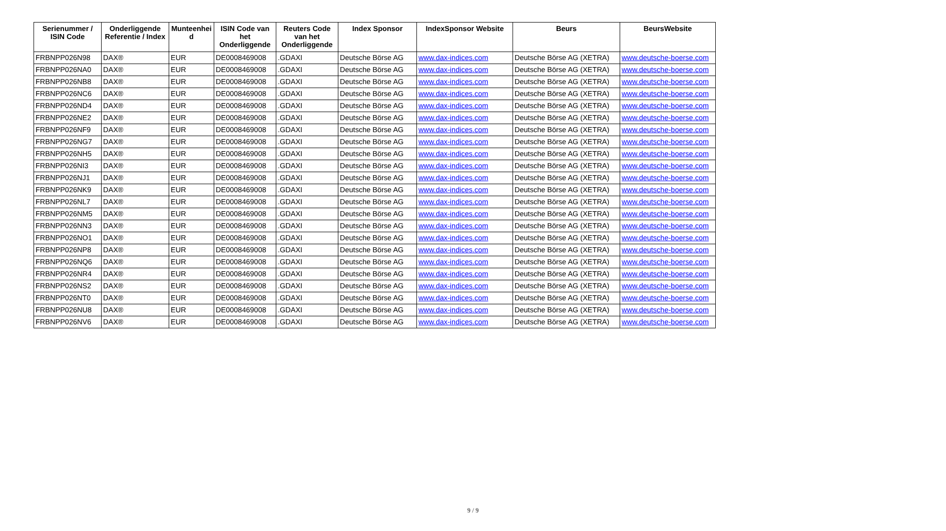| Serienummer / ISIN Code | Onderliggende Referentie / Index | Munteenhei d | ISIN Code van het Onderliggende | Reuters Code van het Onderliggende | Index Sponsor | IndexSponsor Website | Beurs | BeursWebsite |
| --- | --- | --- | --- | --- | --- | --- | --- | --- |
| FRBNPP026N98 | DAX® | EUR | DE0008469008 | .GDAXI | Deutsche Börse AG | www.dax-indices.com | Deutsche Börse AG (XETRA) | www.deutsche-boerse.com |
| FRBNPP026NA0 | DAX® | EUR | DE0008469008 | .GDAXI | Deutsche Börse AG | www.dax-indices.com | Deutsche Börse AG (XETRA) | www.deutsche-boerse.com |
| FRBNPP026NB8 | DAX® | EUR | DE0008469008 | .GDAXI | Deutsche Börse AG | www.dax-indices.com | Deutsche Börse AG (XETRA) | www.deutsche-boerse.com |
| FRBNPP026NC6 | DAX® | EUR | DE0008469008 | .GDAXI | Deutsche Börse AG | www.dax-indices.com | Deutsche Börse AG (XETRA) | www.deutsche-boerse.com |
| FRBNPP026ND4 | DAX® | EUR | DE0008469008 | .GDAXI | Deutsche Börse AG | www.dax-indices.com | Deutsche Börse AG (XETRA) | www.deutsche-boerse.com |
| FRBNPP026NE2 | DAX® | EUR | DE0008469008 | .GDAXI | Deutsche Börse AG | www.dax-indices.com | Deutsche Börse AG (XETRA) | www.deutsche-boerse.com |
| FRBNPP026NF9 | DAX® | EUR | DE0008469008 | .GDAXI | Deutsche Börse AG | www.dax-indices.com | Deutsche Börse AG (XETRA) | www.deutsche-boerse.com |
| FRBNPP026NG7 | DAX® | EUR | DE0008469008 | .GDAXI | Deutsche Börse AG | www.dax-indices.com | Deutsche Börse AG (XETRA) | www.deutsche-boerse.com |
| FRBNPP026NH5 | DAX® | EUR | DE0008469008 | .GDAXI | Deutsche Börse AG | www.dax-indices.com | Deutsche Börse AG (XETRA) | www.deutsche-boerse.com |
| FRBNPP026NI3 | DAX® | EUR | DE0008469008 | .GDAXI | Deutsche Börse AG | www.dax-indices.com | Deutsche Börse AG (XETRA) | www.deutsche-boerse.com |
| FRBNPP026NJ1 | DAX® | EUR | DE0008469008 | .GDAXI | Deutsche Börse AG | www.dax-indices.com | Deutsche Börse AG (XETRA) | www.deutsche-boerse.com |
| FRBNPP026NK9 | DAX® | EUR | DE0008469008 | .GDAXI | Deutsche Börse AG | www.dax-indices.com | Deutsche Börse AG (XETRA) | www.deutsche-boerse.com |
| FRBNPP026NL7 | DAX® | EUR | DE0008469008 | .GDAXI | Deutsche Börse AG | www.dax-indices.com | Deutsche Börse AG (XETRA) | www.deutsche-boerse.com |
| FRBNPP026NM5 | DAX® | EUR | DE0008469008 | .GDAXI | Deutsche Börse AG | www.dax-indices.com | Deutsche Börse AG (XETRA) | www.deutsche-boerse.com |
| FRBNPP026NN3 | DAX® | EUR | DE0008469008 | .GDAXI | Deutsche Börse AG | www.dax-indices.com | Deutsche Börse AG (XETRA) | www.deutsche-boerse.com |
| FRBNPP026NO1 | DAX® | EUR | DE0008469008 | .GDAXI | Deutsche Börse AG | www.dax-indices.com | Deutsche Börse AG (XETRA) | www.deutsche-boerse.com |
| FRBNPP026NP8 | DAX® | EUR | DE0008469008 | .GDAXI | Deutsche Börse AG | www.dax-indices.com | Deutsche Börse AG (XETRA) | www.deutsche-boerse.com |
| FRBNPP026NQ6 | DAX® | EUR | DE0008469008 | .GDAXI | Deutsche Börse AG | www.dax-indices.com | Deutsche Börse AG (XETRA) | www.deutsche-boerse.com |
| FRBNPP026NR4 | DAX® | EUR | DE0008469008 | .GDAXI | Deutsche Börse AG | www.dax-indices.com | Deutsche Börse AG (XETRA) | www.deutsche-boerse.com |
| FRBNPP026NS2 | DAX® | EUR | DE0008469008 | .GDAXI | Deutsche Börse AG | www.dax-indices.com | Deutsche Börse AG (XETRA) | www.deutsche-boerse.com |
| FRBNPP026NT0 | DAX® | EUR | DE0008469008 | .GDAXI | Deutsche Börse AG | www.dax-indices.com | Deutsche Börse AG (XETRA) | www.deutsche-boerse.com |
| FRBNPP026NU8 | DAX® | EUR | DE0008469008 | .GDAXI | Deutsche Börse AG | www.dax-indices.com | Deutsche Börse AG (XETRA) | www.deutsche-boerse.com |
| FRBNPP026NV6 | DAX® | EUR | DE0008469008 | .GDAXI | Deutsche Börse AG | www.dax-indices.com | Deutsche Börse AG (XETRA) | www.deutsche-boerse.com |
9 / 9